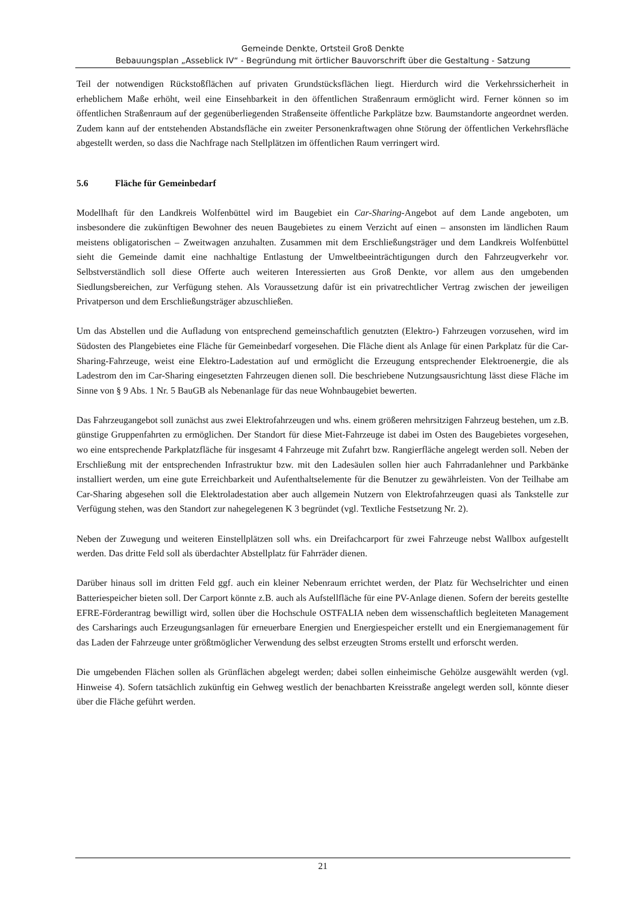Gemeinde Denkte, Ortsteil Groß Denkte
Bebauungsplan „Asseblick IV“ - Begründung mit örtlicher Bauvorschrift über die Gestaltung - Satzung
Teil der notwendigen Rückstoßflächen auf privaten Grundstücksflächen liegt. Hierdurch wird die Verkehrssicherheit in erheblichem Maße erhöht, weil eine Einsehbarkeit in den öffentlichen Straßenraum ermöglicht wird. Ferner können so im öffentlichen Straßenraum auf der gegenüberliegenden Straßenseite öffentliche Parkplätze bzw. Baumstandorte angeordnet werden. Zudem kann auf der entstehenden Abstandsfläche ein zweiter Personenkraftwagen ohne Störung der öffentlichen Verkehrsfläche abgestellt werden, so dass die Nachfrage nach Stellplätzen im öffentlichen Raum verringert wird.
5.6 Fläche für Gemeinbedarf
Modellhaft für den Landkreis Wolfenbüttel wird im Baugebiet ein Car-Sharing-Angebot auf dem Lande angeboten, um insbesondere die zukünftigen Bewohner des neuen Baugebietes zu einem Verzicht auf einen – ansonsten im ländlichen Raum meistens obligatorischen – Zweitwagen anzuhalten. Zusammen mit dem Erschließungsträger und dem Landkreis Wolfenbüttel sieht die Gemeinde damit eine nachhaltige Entlastung der Umweltbeeinträchtigungen durch den Fahrzeugverkehr vor. Selbstverständlich soll diese Offerte auch weiteren Interessierten aus Groß Denkte, vor allem aus den umgebenden Siedlungsbereichen, zur Verfügung stehen. Als Voraussetzung dafür ist ein privatrechtlicher Vertrag zwischen der jeweiligen Privatperson und dem Erschließungsträger abzuschließen.
Um das Abstellen und die Aufladung von entsprechend gemeinschaftlich genutzten (Elektro-) Fahrzeugen vorzusehen, wird im Südosten des Plangebietes eine Fläche für Gemeinbedarf vorgesehen. Die Fläche dient als Anlage für einen Parkplatz für die Car-Sharing-Fahrzeuge, weist eine Elektro-Ladestation auf und ermöglicht die Erzeugung entsprechender Elektroenergie, die als Ladestrom den im Car-Sharing eingesetzten Fahrzeugen dienen soll. Die beschriebene Nutzungsausrichtung lässt diese Fläche im Sinne von § 9 Abs. 1 Nr. 5 BauGB als Nebenanlage für das neue Wohnbaugebiet bewerten.
Das Fahrzeugangebot soll zunächst aus zwei Elektrofahrzeugen und whs. einem größeren mehrsitzigen Fahrzeug bestehen, um z.B. günstige Gruppenfahrten zu ermöglichen. Der Standort für diese Miet-Fahrzeuge ist dabei im Osten des Baugebietes vorgesehen, wo eine entsprechende Parkplatzfläche für insgesamt 4 Fahrzeuge mit Zufahrt bzw. Rangierfläche angelegt werden soll. Neben der Erschließung mit der entsprechenden Infrastruktur bzw. mit den Ladesäulen sollen hier auch Fahrradanlehner und Parkbänke installiert werden, um eine gute Erreichbarkeit und Aufenthaltselemente für die Benutzer zu gewährleisten. Von der Teilhabe am Car-Sharing abgesehen soll die Elektroladestation aber auch allgemein Nutzern von Elektrofahrzeugen quasi als Tankstelle zur Verfügung stehen, was den Standort zur nahegelegenen K 3 begründet (vgl. Textliche Festsetzung Nr. 2).
Neben der Zuwegung und weiteren Einstellplätzen soll whs. ein Dreifachcarport für zwei Fahrzeuge nebst Wallbox aufgestellt werden. Das dritte Feld soll als überdachter Abstellplatz für Fahrräder dienen.
Darüber hinaus soll im dritten Feld ggf. auch ein kleiner Nebenraum errichtet werden, der Platz für Wechselrichter und einen Batteriespeicher bieten soll. Der Carport könnte z.B. auch als Aufstellfläche für eine PV-Anlage dienen. Sofern der bereits gestellte EFRE-Förderantrag bewilligt wird, sollen über die Hochschule OSTFALIA neben dem wissenschaftlich begleiteten Management des Carsharings auch Erzeugungsanlagen für erneuerbare Energien und Energiespeicher erstellt und ein Energiemanagement für das Laden der Fahrzeuge unter größtmöglicher Verwendung des selbst erzeugten Stroms erstellt und erforscht werden.
Die umgebenden Flächen sollen als Grünflächen abgelegt werden; dabei sollen einheimische Gehölze ausgewählt werden (vgl. Hinweise 4). Sofern tatsächlich zukünftig ein Gehweg westlich der benachbarten Kreisstraße angelegt werden soll, könnte dieser über die Fläche geführt werden.
21